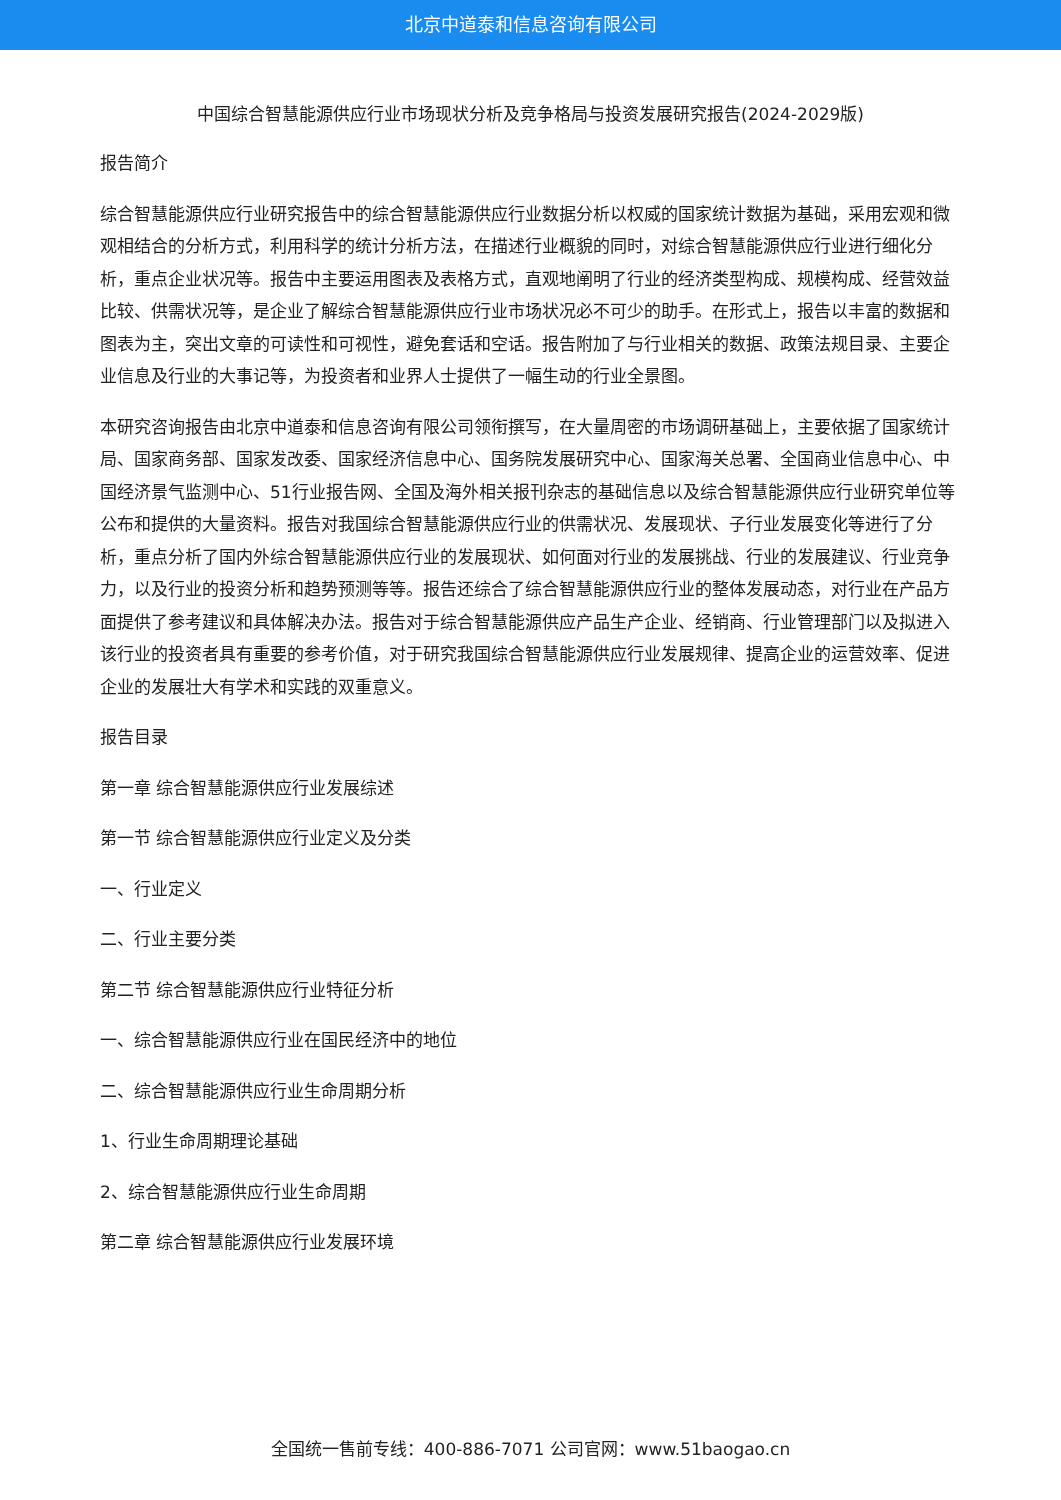北京中道泰和信息咨询有限公司
中国综合智慧能源供应行业市场现状分析及竞争格局与投资发展研究报告(2024-2029版)
报告简介
综合智慧能源供应行业研究报告中的综合智慧能源供应行业数据分析以权威的国家统计数据为基础，采用宏观和微观相结合的分析方式，利用科学的统计分析方法，在描述行业概貌的同时，对综合智慧能源供应行业进行细化分析，重点企业状况等。报告中主要运用图表及表格方式，直观地阐明了行业的经济类型构成、规模构成、经营效益比较、供需状况等，是企业了解综合智慧能源供应行业市场状况必不可少的助手。在形式上，报告以丰富的数据和图表为主，突出文章的可读性和可视性，避免套话和空话。报告附加了与行业相关的数据、政策法规目录、主要企业信息及行业的大事记等，为投资者和业界人士提供了一幅生动的行业全景图。
本研究咨询报告由北京中道泰和信息咨询有限公司领衔撰写，在大量周密的市场调研基础上，主要依据了国家统计局、国家商务部、国家发改委、国家经济信息中心、国务院发展研究中心、国家海关总署、全国商业信息中心、中国经济景气监测中心、51行业报告网、全国及海外相关报刊杂志的基础信息以及综合智慧能源供应行业研究单位等公布和提供的大量资料。报告对我国综合智慧能源供应行业的供需状况、发展现状、子行业发展变化等进行了分析，重点分析了国内外综合智慧能源供应行业的发展现状、如何面对行业的发展挑战、行业的发展建议、行业竞争力，以及行业的投资分析和趋势预测等等。报告还综合了综合智慧能源供应行业的整体发展动态，对行业在产品方面提供了参考建议和具体解决办法。报告对于综合智慧能源供应产品生产企业、经销商、行业管理部门以及拟进入该行业的投资者具有重要的参考价值，对于研究我国综合智慧能源供应行业发展规律、提高企业的运营效率、促进企业的发展壮大有学术和实践的双重意义。
报告目录
第一章 综合智慧能源供应行业发展综述
第一节 综合智慧能源供应行业定义及分类
一、行业定义
二、行业主要分类
第二节 综合智慧能源供应行业特征分析
一、综合智慧能源供应行业在国民经济中的地位
二、综合智慧能源供应行业生命周期分析
1、行业生命周期理论基础
2、综合智慧能源供应行业生命周期
第二章 综合智慧能源供应行业发展环境
全国统一售前专线：400-886-7071 公司官网：www.51baogao.cn